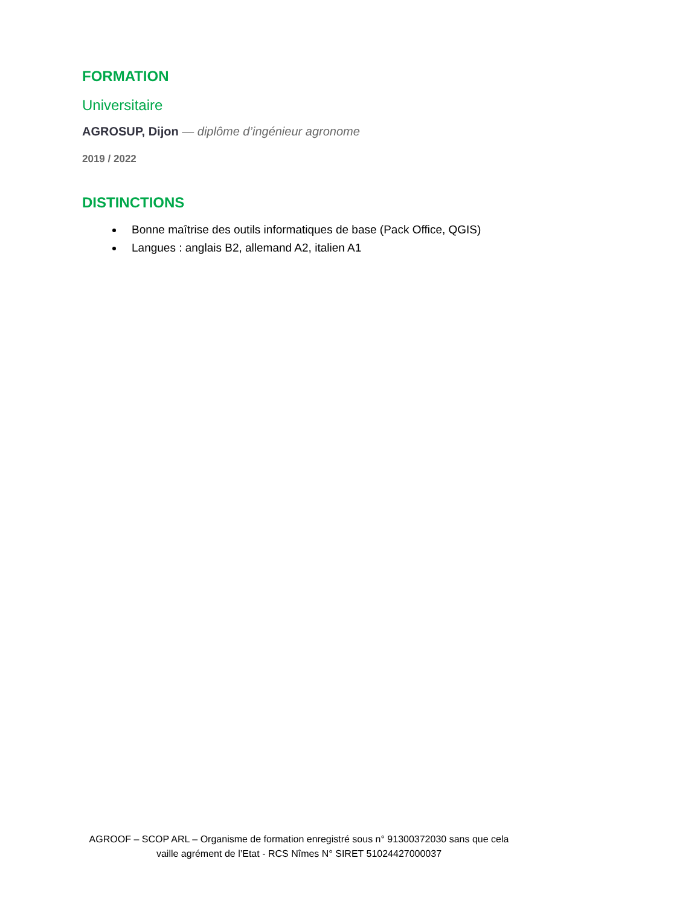FORMATION
Universitaire
AGROSUP, Dijon — diplôme d’ingénieur agronome
2019 / 2022
DISTINCTIONS
Bonne maîtrise des outils informatiques de base (Pack Office, QGIS)
Langues : anglais B2, allemand A2, italien A1
AGROOF – SCOP ARL – Organisme de formation enregistré sous n° 91300372030 sans que cela vaille agrément de l’Etat - RCS Nîmes N° SIRET 51024427000037